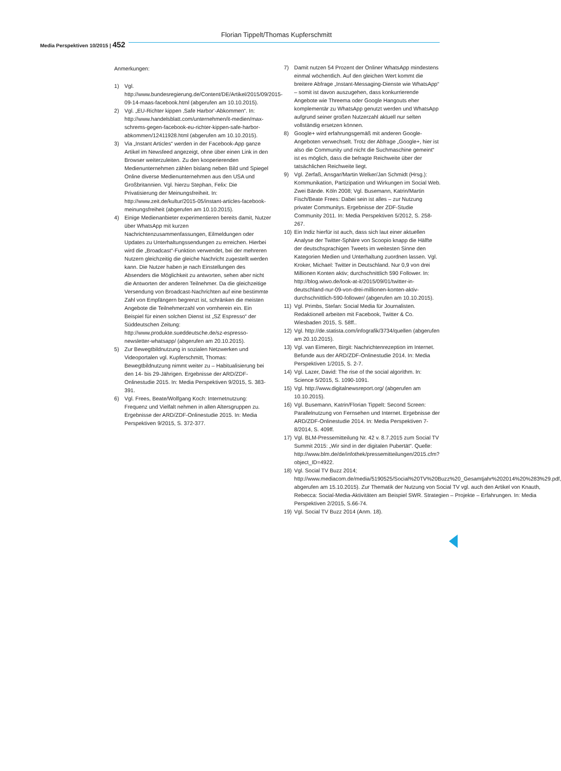Florian Tippelt/Thomas Kupferschmitt
Media Perspektiven 10/2015 | 452
Anmerkungen:
1) Vgl. http://www.bundesregierung.de/Content/DE/Artikel/2015/09/2015-09-14-maas-facebook.html (abgerufen am 10.10.2015).
2) Vgl. „EU-Richter kippen ‚Safe Harbor‘-Abkommen“. In: http://www.handelsblatt.com/unternehmen/it-medien/max-schrems-gegen-facebook-eu-richter-kippen-safe-harbor-abkommen/12411928.html (abgerufen am 10.10.2015).
3) Via „Instant Articles“ werden in der Facebook-App ganze Artikel im Newsfeed angezeigt, ohne über einen Link in den Browser weiterzuleiten. Zu den kooperierenden Medienunternehmen zählen bislang neben Bild und Spiegel Online diverse Medienunternehmen aus den USA und Großbritannien. Vgl. hierzu Stephan, Felix: Die Privatisierung der Meinungsfreiheit. In: http://www.zeit.de/kultur/2015-05/instant-articles-facebook-meinungsfreiheit (abgerufen am 10.10.2015).
4) Einige Medienanbieter experimentieren bereits damit, Nutzer über WhatsApp mit kurzen Nachrichtenzusammenfassungen, Eilmeldungen oder Updates zu Unterhaltungssendungen zu erreichen. Hierbei wird die „Broadcast“-Funktion verwendet, bei der mehreren Nutzern gleichzeitig die gleiche Nachricht zugestellt werden kann. Die Nutzer haben je nach Einstellungen des Absenders die Möglichkeit zu antworten, sehen aber nicht die Antworten der anderen Teilnehmer. Da die gleichzeitige Versendung von Broadcast-Nachrichten auf eine bestimmte Zahl von Empfängern begrenzt ist, schränken die meisten Angebote die Teilnehmerzahl von vornherein ein. Ein Beispiel für einen solchen Dienst ist „SZ Espresso“ der Süddeutschen Zeitung: http://www.produkte.sueddeutsche.de/sz-espresso-newsletter-whatsapp/ (abgerufen am 20.10.2015).
5) Zur Bewegtbildnutzung in sozialen Netzwerken und Videoportalen vgl. Kupferschmitt, Thomas: Bewegtbildnutzung nimmt weiter zu – Habitualisierung bei den 14- bis 29-Jährigen. Ergebnisse der ARD/ZDF-Onlinestudie 2015. In: Media Perspektiven 9/2015, S. 383-391.
6) Vgl. Frees, Beate/Wolfgang Koch: Internetnutzung: Frequenz und Vielfalt nehmen in allen Altersgruppen zu. Ergebnisse der ARD/ZDF-Onlinestudie 2015. In: Media Perspektiven 9/2015, S. 372-377.
7) Damit nutzen 54 Prozent der Onliner WhatsApp mindestens einmal wöchentlich. Auf den gleichen Wert kommt die breitere Abfrage „Instant-Messaging-Dienste wie WhatsApp“ – somit ist davon auszugehen, dass konkurrierende Angebote wie Threema oder Google Hangouts eher komplementär zu WhatsApp genutzt werden und WhatsApp aufgrund seiner großen Nutzerzahl aktuell nur selten vollständig ersetzen können.
8) Google+ wird erfahrungsgemäß mit anderen Google-Angeboten verwechselt. Trotz der Abfrage „Google+, hier ist also die Community und nicht die Suchmaschine gemeint“ ist es möglich, dass die befragte Reichweite über der tatsächlichen Reichweite liegt.
9) Vgl. Zerfaß, Ansgar/Martin Welker/Jan Schmidt (Hrsg.): Kommunikation, Partizipation und Wirkungen im Social Web. Zwei Bände. Köln 2008; Vgl. Busemann, Katrin/Martin Fisch/Beate Frees: Dabei sein ist alles – zur Nutzung privater Communitys. Ergebnisse der ZDF-Studie Community 2011. In: Media Perspektiven 5/2012, S. 258-267.
10) Ein Indiz hierfür ist auch, dass sich laut einer aktuellen Analyse der Twitter-Sphäre von Scoopio knapp die Hälfte der deutschsprachigen Tweets im weitesten Sinne den Kategorien Medien und Unterhaltung zuordnen lassen. Vgl. Kroker, Michael: Twitter in Deutschland. Nur 0,9 von drei Millionen Konten aktiv; durchschnittlich 590 Follower. In: http://blog.wiwo.de/look-at-it/2015/09/01/twitter-in-deutschland-nur-09-von-drei-millionen-konten-aktiv-durchschnittlich-590-follower/ (abgerufen am 10.10.2015).
11) Vgl. Primbs, Stefan: Social Media für Journalisten. Redaktionell arbeiten mit Facebook, Twitter & Co. Wiesbaden 2015, S. 58ff..
12) Vgl. http://de.statista.com/infografik/3734/quellen (abgerufen am 20.10.2015).
13) Vgl. van Eimeren, Birgit: Nachrichtenrezeption im Internet. Befunde aus der ARD/ZDF-Onlinestudie 2014. In: Media Perspektiven 1/2015, S. 2-7.
14) Vgl. Lazer, David: The rise of the social algorithm. In: Science 5/2015, S. 1090-1091.
15) Vgl. http://www.digitalnewsreport.org/ (abgerufen am 10.10.2015).
16) Vgl. Busemann, Katrin/Florian Tippelt: Second Screen: Parallelnutzung von Fernsehen und Internet. Ergebnisse der ARD/ZDF-Onlinestudie 2014. In: Media Perspektiven 7-8/2014, S. 409ff.
17) Vgl. BLM-Pressemitteilung Nr. 42 v. 8.7.2015 zum Social TV Summit 2015: „Wir sind in der digitalen Pubertät“. Quelle: http://www.blm.de/de/infothek/pressemitteilungen/2015.cfm?object_ID=4922.
18) Vgl. Social TV Buzz 2014; http://www.mediacom.de/media/5190525/Social%20TV%20Buzz%20_Gesamtjahr%202014%20%283%29.pdf, abgerufen am 15.10.2015). Zur Thematik der Nutzung von Social TV vgl. auch den Artikel von Knauth, Rebecca: Social-Media-Aktivitäten am Beispiel SWR. Strategien – Projekte – Erfahrungen. In: Media Perspektiven 2/2015, S.66-74.
19) Vgl. Social TV Buzz 2014 (Anm. 18).